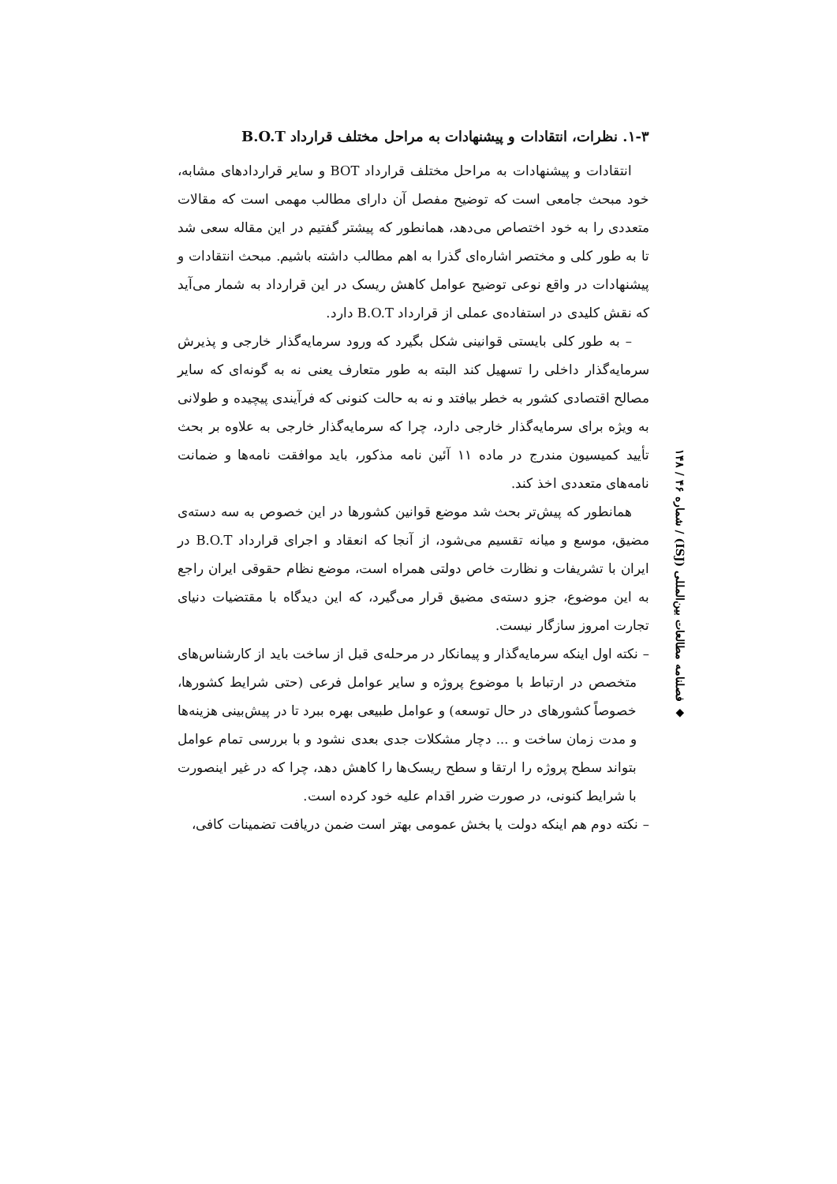۱-۳. نظرات، انتقادات و پیشنهادات به مراحل مختلف قرارداد B.O.T
انتقادات و پیشنهادات به مراحل مختلف قرارداد BOT و سایر قراردادهای مشابه، خود مبحث جامعی است که توضیح مفصل آن دارای مطالب مهمی است که مقالات متعددی را به خود اختصاص می‌دهد، همانطور که پیشتر گفتیم در این مقاله سعی شد تا به طور کلی و مختصر اشاره‌ای گذرا به اهم مطالب داشته باشیم. مبحث انتقادات و پیشنهادات در واقع نوعی توضیح عوامل کاهش ریسک در این قرارداد به شمار می‌آید که نقش کلیدی در استفاده‌ی عملی از قرارداد B.O.T دارد.
– به طور کلی بایستی قوانینی شکل بگیرد که ورود سرمایه‌گذار خارجی و پذیرش سرمایه‌گذار داخلی را تسهیل کند البته به طور متعارف یعنی نه به گونه‌ای که سایر مصالح اقتصادی کشور به خطر بیافتد و نه به حالت کنونی که فرآیندی پیچیده و طولانی به ویژه برای سرمایه‌گذار خارجی دارد، چرا که سرمایه‌گذار خارجی به علاوه بر بحث تأیید کمیسیون مندرج در ماده ۱۱ آئین نامه مذکور، باید موافقت نامه‌ها و ضمانت نامه‌های متعددی اخذ کند.
همانطور که پیش‌تر بحث شد موضع قوانین کشورها در این خصوص به سه دسته‌ی مضیق، موسع و میانه تقسیم می‌شود، از آنجا که انعقاد و اجرای قرارداد B.O.T در ایران با تشریفات و نظارت خاص دولتی همراه است، موضع نظام حقوقی ایران راجع به این موضوع، جزو دسته‌ی مضیق قرار می‌گیرد، که این دیدگاه با مقتضیات دنیای تجارت امروز سازگار نیست.
– نکته اول اینکه سرمایه‌گذار و پیمانکار در مرحله‌ی قبل از ساخت باید از کارشناس‌های متخصص در ارتباط با موضوع پروژه و سایر عوامل فرعی (حتی شرایط کشورها، خصوصاً کشورهای در حال توسعه) و عوامل طبیعی بهره ببرد تا در پیش‌بینی هزینه‌ها و مدت زمان ساخت و ... دچار مشکلات جدی بعدی نشود و با بررسی تمام عوامل بتواند سطح پروژه را ارتقا و سطح ریسک‌ها را کاهش دهد، چرا که در غیر اینصورت با شرایط کنونی، در صورت ضرر اقدام علیه خود کرده است.
– نکته دوم هم اینکه دولت یا بخش عمومی بهتر است ضمن دریافت تضمینات کافی،
◆ فصلنامه مطالعات بین‌المللی (ISJ) / شماره ۴۶ / ۱۴۸